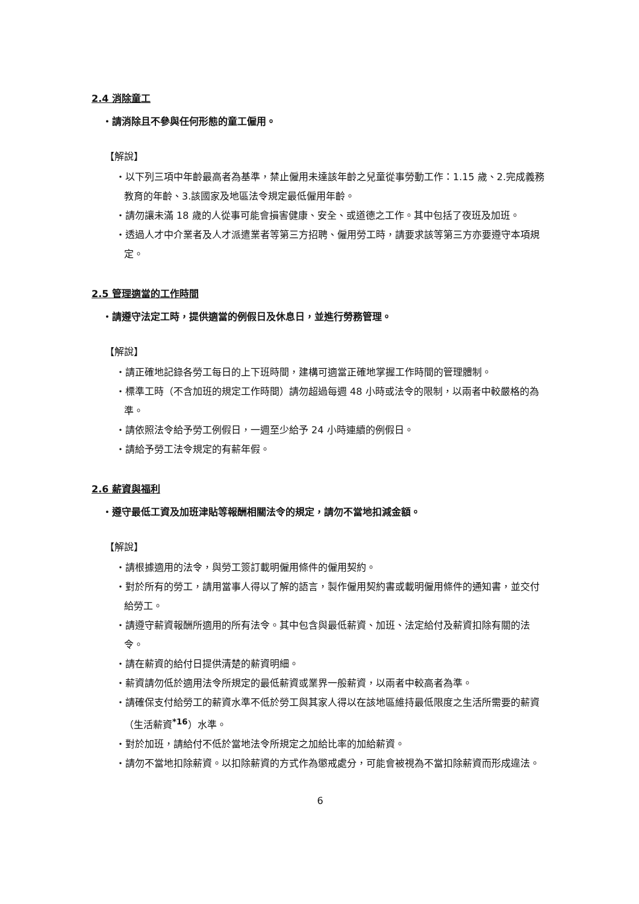2.4 消除童工
・請消除且不參與任何形態的童工僱用。
【解說】
・以下列三項中年齡最高者為基準，禁止僱用未達該年齡之兒童從事勞動工作：1.15 歲、2.完成義務教育的年齡、3.該國家及地區法令規定最低僱用年齡。
・請勿讓未滿 18 歲的人從事可能會損害健康、安全、或道德之工作。其中包括了夜班及加班。
・透過人才中介業者及人才派遣業者等第三方招聘、僱用勞工時，請要求該等第三方亦要遵守本項規定。
2.5 管理適當的工作時間
・請遵守法定工時，提供適當的例假日及休息日，並進行勞務管理。
【解說】
・請正確地記錄各勞工每日的上下班時間，建構可適當正確地掌握工作時間的管理體制。
・標準工時（不含加班的規定工作時間）請勿超過每週 48 小時或法令的限制，以兩者中較嚴格的為準。
・請依照法令給予勞工例假日，一週至少給予 24 小時連續的例假日。
・請給予勞工法令規定的有薪年假。
2.6 薪資與福利
・遵守最低工資及加班津貼等報酬相關法令的規定，請勿不當地扣減金額。
【解說】
・請根據適用的法令，與勞工簽訂載明僱用條件的僱用契約。
・對於所有的勞工，請用當事人得以了解的語言，製作僱用契約書或載明僱用條件的通知書，並交付給勞工。
・請遵守薪資報酬所適用的所有法令。其中包含與最低薪資、加班、法定給付及薪資扣除有關的法令。
・請在薪資的給付日提供清楚的薪資明細。
・薪資請勿低於適用法令所規定的最低薪資或業界一般薪資，以兩者中較高者為準。
・請確保支付給勞工的薪資水準不低於勞工與其家人得以在該地區維持最低限度之生活所需要的薪資（生活薪資<sup>*16</sup>）水準。
・對於加班，請給付不低於當地法令所規定之加給比率的加給薪資。
・請勿不當地扣除薪資。以扣除薪資的方式作為懲戒處分，可能會被視為不當扣除薪資而形成違法。
6